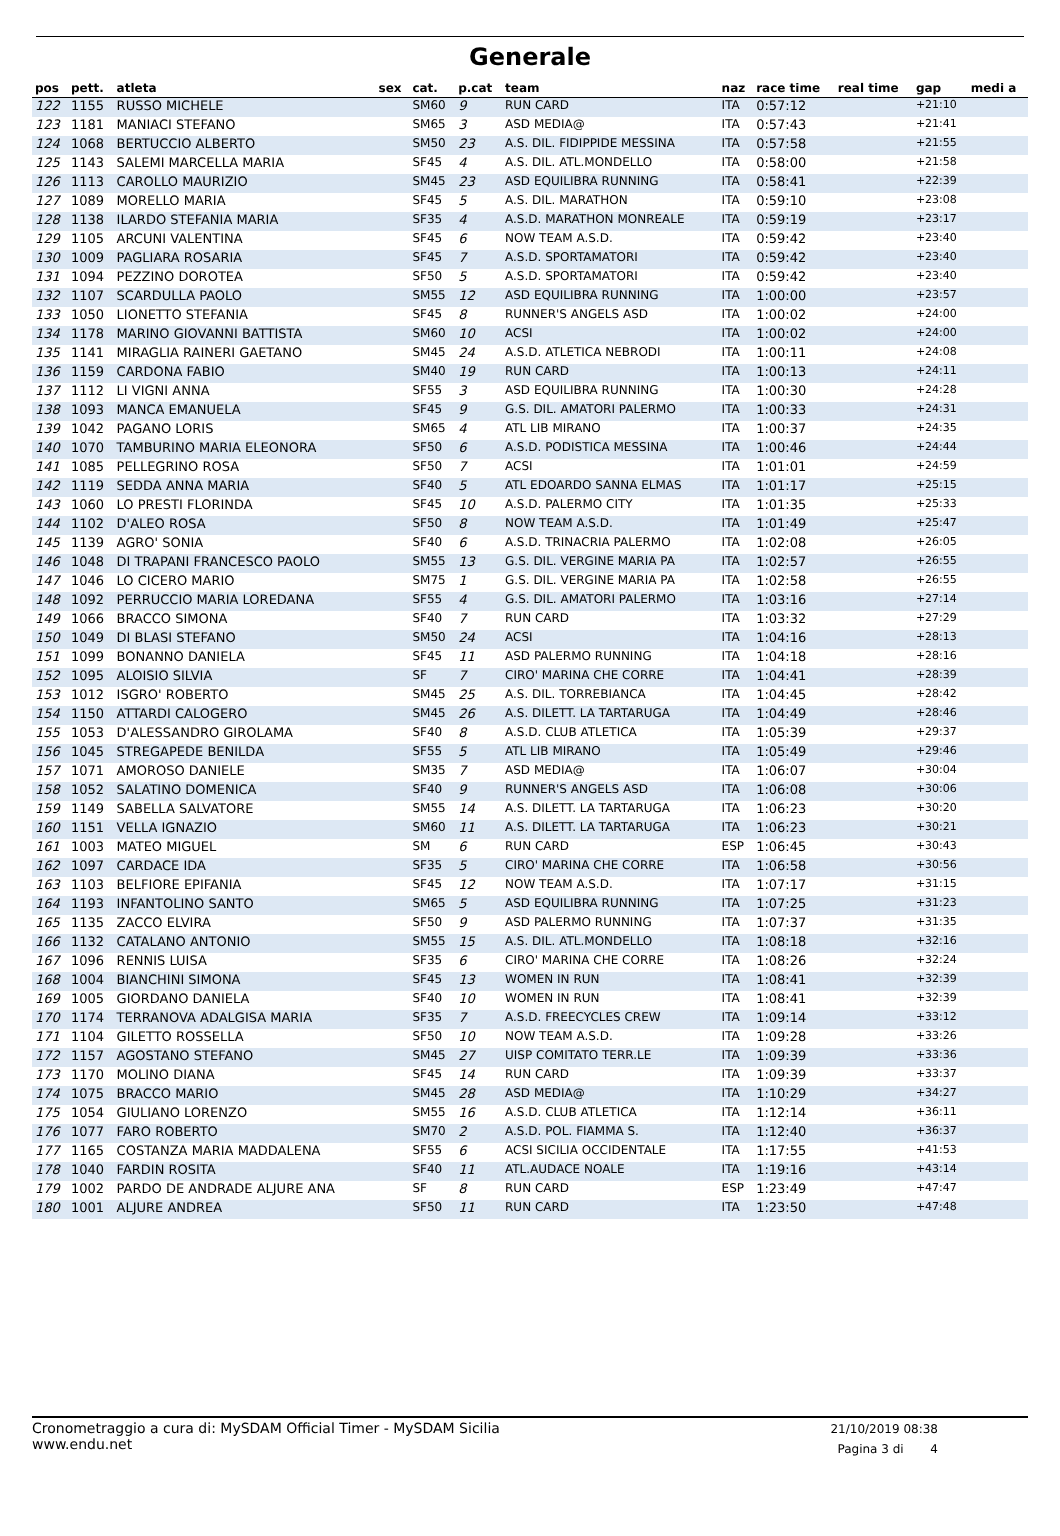Generale
| pos | pett. | atleta | sex | cat. | p.cat | team | naz | race time | real time | gap | medi a |
| --- | --- | --- | --- | --- | --- | --- | --- | --- | --- | --- | --- |
| 122 | 1155 | RUSSO MICHELE | | SM60 | 9 | RUN CARD | ITA | 0:57:12 | | +21:10 | |
| 123 | 1181 | MANIACI STEFANO | | SM65 | 3 | ASD MEDIA@ | ITA | 0:57:43 | | +21:41 | |
| 124 | 1068 | BERTUCCIO ALBERTO | | SM50 | 23 | A.S. DIL. FIDIPPIDE MESSINA | ITA | 0:57:58 | | +21:55 | |
| 125 | 1143 | SALEMI MARCELLA MARIA | | SF45 | 4 | A.S. DIL. ATL.MONDELLO | ITA | 0:58:00 | | +21:58 | |
| 126 | 1113 | CAROLLO MAURIZIO | | SM45 | 23 | ASD EQUILIBRA RUNNING | ITA | 0:58:41 | | +22:39 | |
| 127 | 1089 | MORELLO MARIA | | SF45 | 5 | A.S. DIL. MARATHON | ITA | 0:59:10 | | +23:08 | |
| 128 | 1138 | ILARDO STEFANIA MARIA | | SF35 | 4 | A.S.D. MARATHON MONREALE | ITA | 0:59:19 | | +23:17 | |
| 129 | 1105 | ARCUNI VALENTINA | | SF45 | 6 | NOW TEAM A.S.D. | ITA | 0:59:42 | | +23:40 | |
| 130 | 1009 | PAGLIARA ROSARIA | | SF45 | 7 | A.S.D. SPORTAMATORI | ITA | 0:59:42 | | +23:40 | |
| 131 | 1094 | PEZZINO DOROTEA | | SF50 | 5 | A.S.D. SPORTAMATORI | ITA | 0:59:42 | | +23:40 | |
| 132 | 1107 | SCARDULLA PAOLO | | SM55 | 12 | ASD EQUILIBRA RUNNING | ITA | 1:00:00 | | +23:57 | |
| 133 | 1050 | LIONETTO STEFANIA | | SF45 | 8 | RUNNER'S ANGELS ASD | ITA | 1:00:02 | | +24:00 | |
| 134 | 1178 | MARINO GIOVANNI BATTISTA | | SM60 | 10 | ACSI | ITA | 1:00:02 | | +24:00 | |
| 135 | 1141 | MIRAGLIA RAINERI GAETANO | | SM45 | 24 | A.S.D. ATLETICA NEBRODI | ITA | 1:00:11 | | +24:08 | |
| 136 | 1159 | CARDONA FABIO | | SM40 | 19 | RUN CARD | ITA | 1:00:13 | | +24:11 | |
| 137 | 1112 | LI VIGNI ANNA | | SF55 | 3 | ASD EQUILIBRA RUNNING | ITA | 1:00:30 | | +24:28 | |
| 138 | 1093 | MANCA EMANUELA | | SF45 | 9 | G.S. DIL. AMATORI PALERMO | ITA | 1:00:33 | | +24:31 | |
| 139 | 1042 | PAGANO LORIS | | SM65 | 4 | ATL LIB MIRANO | ITA | 1:00:37 | | +24:35 | |
| 140 | 1070 | TAMBURINO MARIA ELEONORA | | SF50 | 6 | A.S.D. PODISTICA MESSINA | ITA | 1:00:46 | | +24:44 | |
| 141 | 1085 | PELLEGRINO ROSA | | SF50 | 7 | ACSI | ITA | 1:01:01 | | +24:59 | |
| 142 | 1119 | SEDDA ANNA MARIA | | SF40 | 5 | ATL EDOARDO SANNA ELMAS | ITA | 1:01:17 | | +25:15 | |
| 143 | 1060 | LO PRESTI FLORINDA | | SF45 | 10 | A.S.D. PALERMO CITY | ITA | 1:01:35 | | +25:33 | |
| 144 | 1102 | D'ALEO ROSA | | SF50 | 8 | NOW TEAM A.S.D. | ITA | 1:01:49 | | +25:47 | |
| 145 | 1139 | AGRO' SONIA | | SF40 | 6 | A.S.D. TRINACRIA PALERMO | ITA | 1:02:08 | | +26:05 | |
| 146 | 1048 | DI TRAPANI FRANCESCO PAOLO | | SM55 | 13 | G.S. DIL. VERGINE MARIA PA | ITA | 1:02:57 | | +26:55 | |
| 147 | 1046 | LO CICERO MARIO | | SM75 | 1 | G.S. DIL. VERGINE MARIA PA | ITA | 1:02:58 | | +26:55 | |
| 148 | 1092 | PERRUCCIO MARIA LOREDANA | | SF55 | 4 | G.S. DIL. AMATORI PALERMO | ITA | 1:03:16 | | +27:14 | |
| 149 | 1066 | BRACCO SIMONA | | SF40 | 7 | RUN CARD | ITA | 1:03:32 | | +27:29 | |
| 150 | 1049 | DI BLASI STEFANO | | SM50 | 24 | ACSI | ITA | 1:04:16 | | +28:13 | |
| 151 | 1099 | BONANNO DANIELA | | SF45 | 11 | ASD PALERMO RUNNING | ITA | 1:04:18 | | +28:16 | |
| 152 | 1095 | ALOISIO SILVIA | | SF | 7 | CIRO' MARINA CHE CORRE | ITA | 1:04:41 | | +28:39 | |
| 153 | 1012 | ISGRO' ROBERTO | | SM45 | 25 | A.S. DIL. TORREBIANCA | ITA | 1:04:45 | | +28:42 | |
| 154 | 1150 | ATTARDI CALOGERO | | SM45 | 26 | A.S. DILETT. LA TARTARUGA | ITA | 1:04:49 | | +28:46 | |
| 155 | 1053 | D'ALESSANDRO GIROLAMA | | SF40 | 8 | A.S.D. CLUB ATLETICA | ITA | 1:05:39 | | +29:37 | |
| 156 | 1045 | STREGAPEDE BENILDA | | SF55 | 5 | ATL LIB MIRANO | ITA | 1:05:49 | | +29:46 | |
| 157 | 1071 | AMOROSO DANIELE | | SM35 | 7 | ASD MEDIA@ | ITA | 1:06:07 | | +30:04 | |
| 158 | 1052 | SALATINO DOMENICA | | SF40 | 9 | RUNNER'S ANGELS ASD | ITA | 1:06:08 | | +30:06 | |
| 159 | 1149 | SABELLA SALVATORE | | SM55 | 14 | A.S. DILETT. LA TARTARUGA | ITA | 1:06:23 | | +30:20 | |
| 160 | 1151 | VELLA IGNAZIO | | SM60 | 11 | A.S. DILETT. LA TARTARUGA | ITA | 1:06:23 | | +30:21 | |
| 161 | 1003 | MATEO MIGUEL | | SM | 6 | RUN CARD | ESP | 1:06:45 | | +30:43 | |
| 162 | 1097 | CARDACE IDA | | SF35 | 5 | CIRO' MARINA CHE CORRE | ITA | 1:06:58 | | +30:56 | |
| 163 | 1103 | BELFIORE EPIFANIA | | SF45 | 12 | NOW TEAM A.S.D. | ITA | 1:07:17 | | +31:15 | |
| 164 | 1193 | INFANTOLINO SANTO | | SM65 | 5 | ASD EQUILIBRA RUNNING | ITA | 1:07:25 | | +31:23 | |
| 165 | 1135 | ZACCO ELVIRA | | SF50 | 9 | ASD PALERMO RUNNING | ITA | 1:07:37 | | +31:35 | |
| 166 | 1132 | CATALANO ANTONIO | | SM55 | 15 | A.S. DIL. ATL.MONDELLO | ITA | 1:08:18 | | +32:16 | |
| 167 | 1096 | RENNIS LUISA | | SF35 | 6 | CIRO' MARINA CHE CORRE | ITA | 1:08:26 | | +32:24 | |
| 168 | 1004 | BIANCHINI SIMONA | | SF45 | 13 | WOMEN IN RUN | ITA | 1:08:41 | | +32:39 | |
| 169 | 1005 | GIORDANO DANIELA | | SF40 | 10 | WOMEN IN RUN | ITA | 1:08:41 | | +32:39 | |
| 170 | 1174 | TERRANOVA ADALGISA MARIA | | SF35 | 7 | A.S.D. FREECYCLES CREW | ITA | 1:09:14 | | +33:12 | |
| 171 | 1104 | GILETTO ROSSELLA | | SF50 | 10 | NOW TEAM A.S.D. | ITA | 1:09:28 | | +33:26 | |
| 172 | 1157 | AGOSTANO STEFANO | | SM45 | 27 | UISP COMITATO TERR.LE | ITA | 1:09:39 | | +33:36 | |
| 173 | 1170 | MOLINO DIANA | | SF45 | 14 | RUN CARD | ITA | 1:09:39 | | +33:37 | |
| 174 | 1075 | BRACCO MARIO | | SM45 | 28 | ASD MEDIA@ | ITA | 1:10:29 | | +34:27 | |
| 175 | 1054 | GIULIANO LORENZO | | SM55 | 16 | A.S.D. CLUB ATLETICA | ITA | 1:12:14 | | +36:11 | |
| 176 | 1077 | FARO ROBERTO | | SM70 | 2 | A.S.D. POL. FIAMMA S. | ITA | 1:12:40 | | +36:37 | |
| 177 | 1165 | COSTANZA MARIA MADDALENA | | SF55 | 6 | ACSI SICILIA OCCIDENTALE | ITA | 1:17:55 | | +41:53 | |
| 178 | 1040 | FARDIN ROSITA | | SF40 | 11 | ATL.AUDACE NOALE | ITA | 1:19:16 | | +43:14 | |
| 179 | 1002 | PARDO DE ANDRADE ALJURE ANA | | SF | 8 | RUN CARD | ESP | 1:23:49 | | +47:47 | |
| 180 | 1001 | ALJURE ANDREA | | SF50 | 11 | RUN CARD | ITA | 1:23:50 | | +47:48 | |
Cronometraggio a cura di: MySDAM Official Timer - MySDAM Sicilia
www.endu.net
21/10/2019 08:38
Pagina 3 di 4